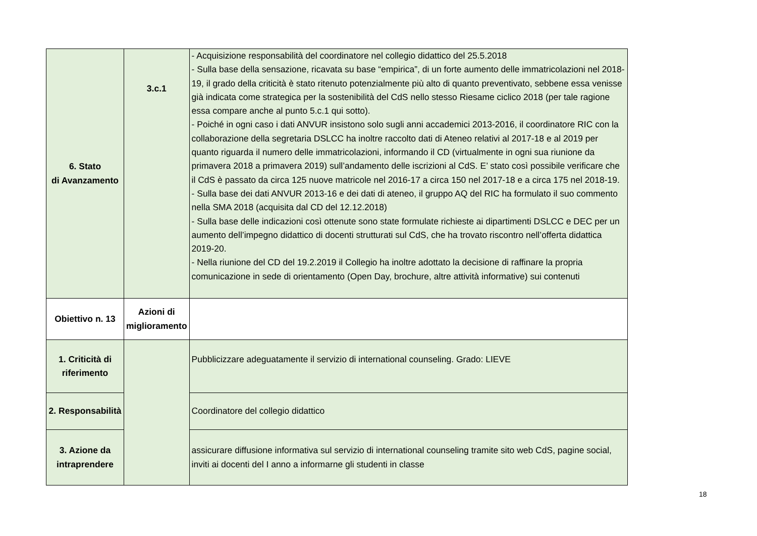| 6. Stato di Avanzamento | 3.c.1 | - Acquisizione responsabilità del coordinatore nel collegio didattico del 25.5.2018 - Sulla base della sensazione, ricavata su base “empirica”, di un forte aumento delle immatricolazioni nel 2018-19, il grado della criticità è stato ritenuto potenzialmente più alto di quanto preventivato, sebbene essa venisse già indicata come strategica per la sostenibilità del CdS nello stesso Riesame ciclico 2018 (per tale ragione essa compare anche al punto 5.c.1 qui sotto). - Poiché in ogni caso i dati ANVUR insistono solo sugli anni accademici 2013-2016, il coordinatore RIC con la collaborazione della segretaria DSLCC ha inoltre raccolto dati di Ateneo relativi al 2017-18 e al 2019 per quanto riguarda il numero delle immatricolazioni, informando il CD (virtualmente in ogni sua riunione da primavera 2018 a primavera 2019) sull’andamento delle iscrizioni al CdS. E’ stato così possibile verificare che il CdS è passato da circa 125 nuove matricole nel 2016-17 a circa 150 nel 2017-18 e a circa 175 nel 2018-19. - Sulla base dei dati ANVUR 2013-16 e dei dati di ateneo, il gruppo AQ del RIC ha formulato il suo commento nella SMA 2018 (acquisita dal CD del 12.12.2018) - Sulla base delle indicazioni così ottenute sono state formulate richieste ai dipartimenti DSLCC e DEC per un aumento dell’impegno didattico di docenti strutturati sul CdS, che ha trovato riscontro nell’offerta didattica 2019-20. - Nella riunione del CD del 19.2.2019 il Collegio ha inoltre adottato la decisione di raffinare la propria comunicazione in sede di orientamento (Open Day, brochure, altre attività informative) sui contenuti |
| Obiettivo n. 13 | Azioni di miglioramento | |
| 1. Criticità di riferimento | | Pubblicizzare adeguatamente il servizio di international counseling. Grado: LIEVE |
| 2. Responsabilità | | Coordinatore del collegio didattico |
| 3. Azione da intraprendere | | assicurare diffusione informativa sul servizio di international counseling tramite sito web CdS, pagine social, inviti ai docenti del I anno a informarne gli studenti in classe |
18